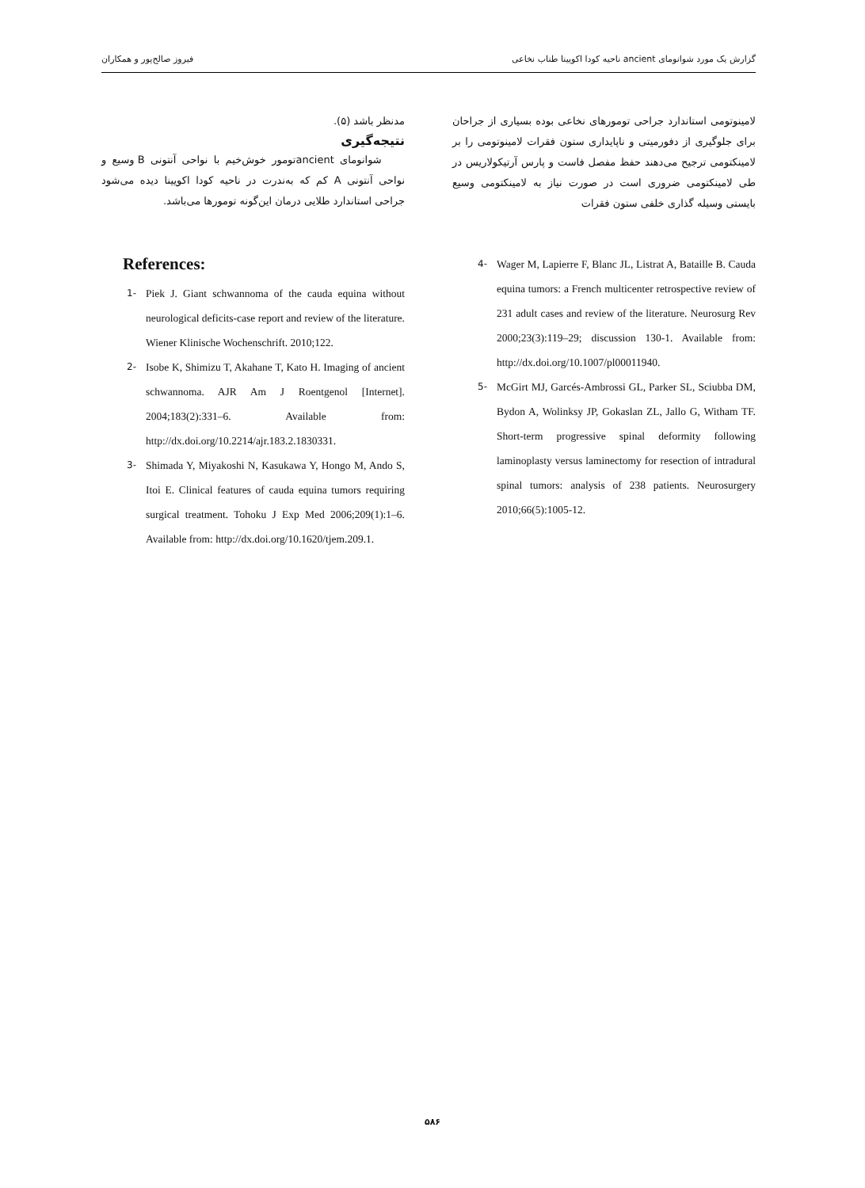گزارش یک مورد شوانومای ancient ناحیه کودا اکویینا طناب نخاعی فیروز صالح‌پور و همکاران
لامینوتومی استاندارد جراحی تومورهای نخاعی بوده بسیاری از جراحان برای جلوگیری از دفورمیتی و ناپایداری ستون فقرات لامینوتومی را بر لامینکتومی ترجیح می‌دهند حفظ مفصل فاست و پارس آرتیکولاریس در طی لامینکتومی ضروری است در صورت نیاز به لامینکتومی وسیع بایستی وسیله گذاری خلفی ستون فقرات
مدنظر باشد (۵).
نتیجه‌گیری
شوانومای ancientتومور خوش‌خیم با نواحی آنتونی B وسیع و نواحی آنتونی A کم که به‌ندرت در ناحیه کودا اکویینا دیده می‌شود جراحی استاندارد طلایی درمان این‌گونه تومورها می‌باشد.
References:
1- Piek J. Giant schwannoma of the cauda equina without neurological deficits-case report and review of the literature. Wiener Klinische Wochenschrift. 2010;122.
2- Isobe K, Shimizu T, Akahane T, Kato H. Imaging of ancient schwannoma. AJR Am J Roentgenol [Internet]. 2004;183(2):331–6. Available from: http://dx.doi.org/10.2214/ajr.183.2.1830331.
3- Shimada Y, Miyakoshi N, Kasukawa Y, Hongo M, Ando S, Itoi E. Clinical features of cauda equina tumors requiring surgical treatment. Tohoku J Exp Med 2006;209(1):1–6. Available from: http://dx.doi.org/10.1620/tjem.209.1.
4- Wager M, Lapierre F, Blanc JL, Listrat A, Bataille B. Cauda equina tumors: a French multicenter retrospective review of 231 adult cases and review of the literature. Neurosurg Rev 2000;23(3):119–29; discussion 130-1. Available from: http://dx.doi.org/10.1007/pl00011940.
5- McGirt MJ, Garcés-Ambrossi GL, Parker SL, Sciubba DM, Bydon A, Wolinksy JP, Gokaslan ZL, Jallo G, Witham TF. Short-term progressive spinal deformity following laminoplasty versus laminectomy for resection of intradural spinal tumors: analysis of 238 patients. Neurosurgery 2010;66(5):1005-12.
۵۸۶